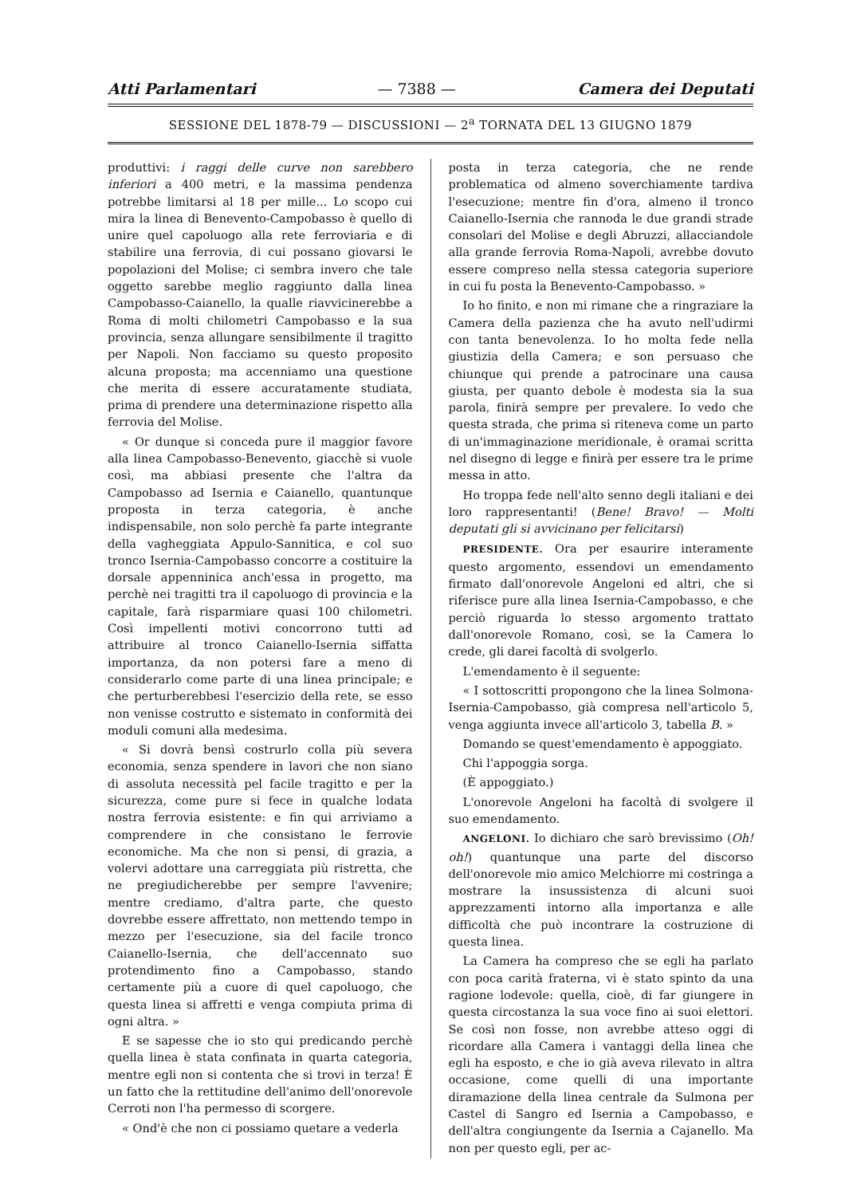Atti Parlamentari — 7388 — Camera dei Deputati
SESSIONE DEL 1878-79 — DISCUSSIONI — 2<sup>a</sup> TORNATA DEL 13 GIUGNO 1879
produttivi: i raggi delle curve non sarebbero inferiori a 400 metri, e la massima pendenza potrebbe limitarsi al 18 per mille... Lo scopo cui mira la linea di Benevento-Campobasso è quello di unire quel capoluogo alla rete ferroviaria e di stabilire una ferrovia, di cui possano giovarsi le popolazioni del Molise; ci sembra invero che tale oggetto sarebbe meglio raggiunto dalla linea Campobasso-Caianello, la qualle riavvicinerebbe a Roma di molti chilometri Campobasso e la sua provincia, senza allungare sensibilmente il tragitto per Napoli. Non facciamo su questo proposito alcuna proposta; ma accenniamo una questione che merita di essere accuratamente studiata, prima di prendere una determinazione rispetto alla ferrovia del Molise.
« Or dunque si conceda pure il maggior favore alla linea Campobasso-Benevento, giacchè si vuole così, ma abbiasi presente che l'altra da Campobasso ad Isernia e Caianello, quantunque proposta in terza categoria, è anche indispensabile, non solo perchè fa parte integrante della vagheggiata Appulo-Sannitica, e col suo tronco Isernia-Campobasso concorre a costituire la dorsale appenninica anch'essa in progetto, ma perchè nei tragitti tra il capoluogo di provincia e la capitale, farà risparmiare quasi 100 chilometri. Così impellenti motivi concorrono tutti ad attribuire al tronco Caianello-Isernia siffatta importanza, da non potersi fare a meno di considerarlo come parte di una linea principale; e che perturberebbesi l'esercizio della rete, se esso non venisse costrutto e sistemato in conformità dei moduli comuni alla medesima.
« Si dovrà bensì costrurlo colla più severa economia, senza spendere in lavori che non siano di assoluta necessità pel facile tragitto e per la sicurezza, come pure si fece in qualche lodata nostra ferrovia esistente: e fin qui arriviamo a comprendere in che consistano le ferrovie economiche. Ma che non si pensi, di grazia, a volervi adottare una carreggiata più ristretta, che ne pregiudicherebbe per sempre l'avvenire; mentre crediamo, d'altra parte, che questo dovrebbe essere affrettato, non mettendo tempo in mezzo per l'esecuzione, sia del facile tronco Caianello-Isernia, che dell'accennato suo protendimento fino a Campobasso, stando certamente più a cuore di quel capoluogo, che questa linea si affretti e venga compiuta prima di ogni altra. »
E se sapesse che io sto qui predicando perchè quella linea è stata confinata in quarta categoria, mentre egli non si contenta che si trovi in terza! È un fatto che la rettitudine dell'animo dell'onorevole Cerroti non l'ha permesso di scorgere.
« Ond'è che non ci possiamo quetare a vederla
posta in terza categoria, che ne rende problematica od almeno soverchiamente tardiva l'esecuzione; mentre fin d'ora, almeno il tronco Caianello-Isernia che rannoda le due grandi strade consolari del Molise e degli Abruzzi, allacciandole alla grande ferrovia Roma-Napoli, avrebbe dovuto essere compreso nella stessa categoria superiore in cui fu posta la Benevento-Campobasso. »
Io ho finito, e non mi rimane che a ringraziare la Camera della pazienza che ha avuto nell'udirmi con tanta benevolenza. Io ho molta fede nella giustizia della Camera; e son persuaso che chiunque qui prende a patrocinare una causa giusta, per quanto debole è modesta sia la sua parola, finirà sempre per prevalere. Io vedo che questa strada, che prima si riteneva come un parto di un'immaginazione meridionale, è oramai scritta nel disegno di legge e finirà per essere tra le prime messa in atto.
Ho troppa fede nell'alto senno degli italiani e dei loro rappresentanti! (Bene! Bravo! — Molti deputati gli si avvicinano per felicitarsi)
PRESIDENTE. Ora per esaurire interamente questo argomento, essendovi un emendamento firmato dall'onorevole Angeloni ed altri, che si riferisce pure alla linea Isernia-Campobasso, e che perciò riguarda lo stesso argomento trattato dall'onorevole Romano, così, se la Camera lo crede, gli darei facoltà di svolgerlo.
L'emendamento è il seguente:
« I sottoscritti propongono che la linea Solmona-Isernia-Campobasso, già compresa nell'articolo 5, venga aggiunta invece all'articolo 3, tabella B. »
Domando se quest'emendamento è appoggiato.
Chi l'appoggia sorga.
(È appoggiato.)
L'onorevole Angeloni ha facoltà di svolgere il suo emendamento.
ANGELONI. Io dichiaro che sarò brevissimo (Oh! oh!) quantunque una parte del discorso dell'onorevole mio amico Melchiorre mi costringa a mostrare la insussistenza di alcuni suoi apprezzamenti intorno alla importanza e alle difficoltà che può incontrare la costruzione di questa linea.
La Camera ha compreso che se egli ha parlato con poca carità fraterna, vi è stato spinto da una ragione lodevole: quella, cioè, di far giungere in questa circostanza la sua voce fino ai suoi elettori. Se così non fosse, non avrebbe atteso oggi di ricordare alla Camera i vantaggi della linea che egli ha esposto, e che io già aveva rilevato in altra occasione, come quelli di una importante diramazione della linea centrale da Sulmona per Castel di Sangro ed Isernia a Campobasso, e dell'altra congiungente da Isernia a Cajanello. Ma non per questo egli, per ac-